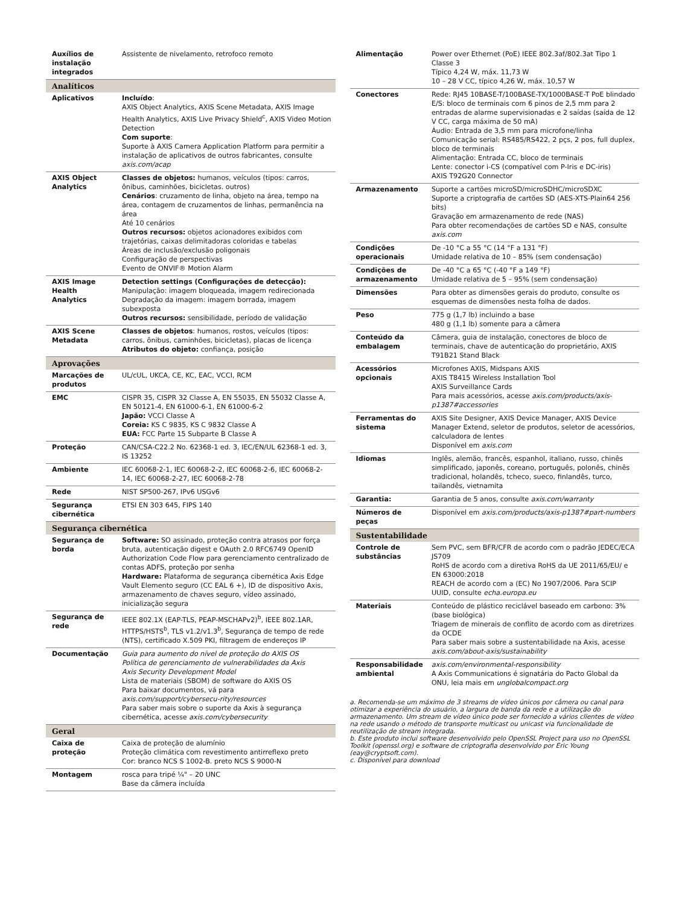| Auxílios de instalação integrados | Assistente de nivelamento, retrofoco remoto |
| Analíticos | |
| Aplicativos | Incluído : AXIS Object Analytics, AXIS Scene Metadata, AXIS Image Health Analytics, AXIS Live Privacy Shield<sup>c</sup>, AXIS Video Motion Detection Com suporte : Suporte à AXIS Camera Application Platform para permitir a instalação de aplicativos de outros fabricantes, consulte axis.com/acap |
| AXIS Object Analytics | Classes de objetos: humanos, veículos (tipos: carros, ônibus, caminhões, bicicletas. outros) Cenários : cruzamento de linha, objeto na área, tempo na área, contagem de cruzamentos de linhas, permanência na área Até 10 cenários Outros recursos: objetos acionadores exibidos com trajetórias, caixas delimitadoras coloridas e tabelas Áreas de inclusão/exclusão poligonais Configuração de perspectivas Evento de ONVIF® Motion Alarm |
| AXIS Image Health Analytics | Detection settings (Configurações de detecção): Manipulação: imagem bloqueada, imagem redirecionada Degradação da imagem: imagem borrada, imagem subexposta Outros recursos: sensibilidade, período de validação |
| AXIS Scene Metadata | Classes de objetos : humanos, rostos, veículos (tipos: carros, ônibus, caminhões, bicicletas), placas de licença Atributos do objeto: confiança, posição |
| Aprovações | |
| Marcações de produtos | UL/cUL, UKCA, CE, KC, EAC, VCCI, RCM |
| EMC | CISPR 35, CISPR 32 Classe A, EN 55035, EN 55032 Classe A, EN 50121-4, EN 61000-6-1, EN 61000-6-2 Japão: VCCI Classe A Coreia: KS C 9835, KS C 9832 Classe A EUA: FCC Parte 15 Subparte B Classe A |
| Proteção | CAN/CSA-C22.2 No. 62368-1 ed. 3, IEC/EN/UL 62368-1 ed. 3, IS 13252 |
| Ambiente | IEC 60068-2-1, IEC 60068-2-2, IEC 60068-2-6, IEC 60068-2-14, IEC 60068-2-27, IEC 60068-2-78 |
| Rede | NIST SP500-267, IPv6 USGv6 |
| Segurança cibernética | ETSI EN 303 645, FIPS 140 |
| Segurança cibernética | |
| Segurança de borda | Software: SO assinado, proteção contra atrasos por força bruta, autenticação digest e OAuth 2.0 RFC6749 OpenID Authorization Code Flow para gerenciamento centralizado de contas ADFS, proteção por senha Hardware: Plataforma de segurança cibernética Axis Edge Vault Elemento seguro (CC EAL 6 +), ID de dispositivo Axis, armazenamento de chaves seguro, vídeo assinado, inicialização segura |
| Segurança de rede | IEEE 802.1X (EAP-TLS, PEAP-MSCHAPv2)<sup>b</sup>, IEEE 802.1AR, HTTPS/HSTS<sup>b</sup>, TLS v1.2/v1.3<sup>b</sup>, Segurança de tempo de rede (NTS), certificado X.509 PKI, filtragem de endereços IP |
| Documentação | Guia para aumento do nível de proteção do AXIS OS Política de gerenciamento de vulnerabilidades da Axis Axis Security Development Model Lista de materiais (SBOM) de software do AXIS OS Para baixar documentos, vá para axis.com/support/cybersecu-rity/resources Para saber mais sobre o suporte da Axis à segurança cibernética, acesse axis.com/cybersecurity |
| Geral | |
| Caixa de proteção | Caixa de proteção de alumínio Proteção climática com revestimento antirreflexo preto Cor: branco NCS S 1002-B. preto NCS S 9000-N |
| Montagem | rosca para tripé ¼" – 20 UNC Base da câmera incluída |
| Alimentação | Power over Ethernet (PoE) IEEE 802.3af/802.3at Tipo 1 Classe 3 Típico 4,24 W, máx. 11,73 W 10 – 28 V CC, típico 4,26 W, máx. 10,57 W |
| Conectores | Rede: RJ45 10BASE-T/100BASE-TX/1000BASE-T PoE blindado E/S: bloco de terminais com 6 pinos de 2,5 mm para 2 entradas de alarme supervisionadas e 2 saídas (saída de 12 V CC, carga máxima de 50 mA) Áudio: Entrada de 3,5 mm para microfone/linha Comunicação serial: RS485/RS422, 2 pçs, 2 pos, full duplex, bloco de terminais Alimentação: Entrada CC, bloco de terminais Lente: conector i-CS (compatível com P-Iris e DC-iris) AXIS T92G20 Connector |
| Armazenamento | Suporte a cartões microSD/microSDHC/microSDXC Suporte a criptografia de cartões SD (AES-XTS-Plain64 256 bits) Gravação em armazenamento de rede (NAS) Para obter recomendações de cartões SD e NAS, consulte axis.com |
| Condições operacionais | De -10 °C a 55 °C (14 °F a 131 °F) Umidade relativa de 10 – 85% (sem condensação) |
| Condições de armazenamento | De -40 °C a 65 °C (-40 °F a 149 °F) Umidade relativa de 5 – 95% (sem condensação) |
| Dimensões | Para obter as dimensões gerais do produto, consulte os esquemas de dimensões nesta folha de dados. |
| Peso | 775 g (1,7 lb) incluindo a base 480 g (1,1 lb) somente para a câmera |
| Conteúdo da embalagem | Câmera, guia de instalação, conectores de bloco de terminais, chave de autenticação do proprietário, AXIS T91B21 Stand Black |
| Acessórios opcionais | Microfones AXIS, Midspans AXIS AXIS T8415 Wireless Installation Tool AXIS Surveillance Cards Para mais acessórios, acesse axis.com/products/axis-p1387#accessories |
| Ferramentas do sistema | AXIS Site Designer, AXIS Device Manager, AXIS Device Manager Extend, seletor de produtos, seletor de acessórios, calculadora de lentes Disponível em axis.com |
| Idiomas | Inglês, alemão, francês, espanhol, italiano, russo, chinês simplificado, japonês, coreano, português, polonês, chinês tradicional, holandês, tcheco, sueco, finlandês, turco, tailandês, vietnamita |
| Garantia: | Garantia de 5 anos, consulte axis.com/warranty |
| Números de peças | Disponível em axis.com/products/axis-p1387#part-numbers |
| Sustentabilidade | |
| Controle de substâncias | Sem PVC, sem BFR/CFR de acordo com o padrão JEDEC/ECA JS709 RoHS de acordo com a diretiva RoHS da UE 2011/65/EU/ e EN 63000:2018 REACH de acordo com a (EC) No 1907/2006. Para SCIP UUID, consulte echa.europa.eu |
| Materiais | Conteúdo de plástico reciclável baseado em carbono: 3% (base biológica) Triagem de minerais de conflito de acordo com as diretrizes da OCDE Para saber mais sobre a sustentabilidade na Axis, acesse axis.com/about-axis/sustainability |
| Responsabilidade ambiental | axis.com/environmental-responsibility A Axis Communications é signatária do Pacto Global da ONU, leia mais em unglobalcompact.org |
a. Recomenda-se um máximo de 3 streams de vídeo únicos por câmera ou canal para otimizar a experiência do usuário, a largura de banda da rede e a utilização do armazenamento. Um stream de vídeo único pode ser fornecido a vários clientes de vídeo na rede usando o método de transporte multicast ou unicast via funcionalidade de reutilização de stream integrada.
b. Este produto inclui software desenvolvido pelo OpenSSL Project para uso no OpenSSL Toolkit (openssl.org) e software de criptografia desenvolvido por Eric Young (eay@cryptsoft.com).
c. Disponível para download